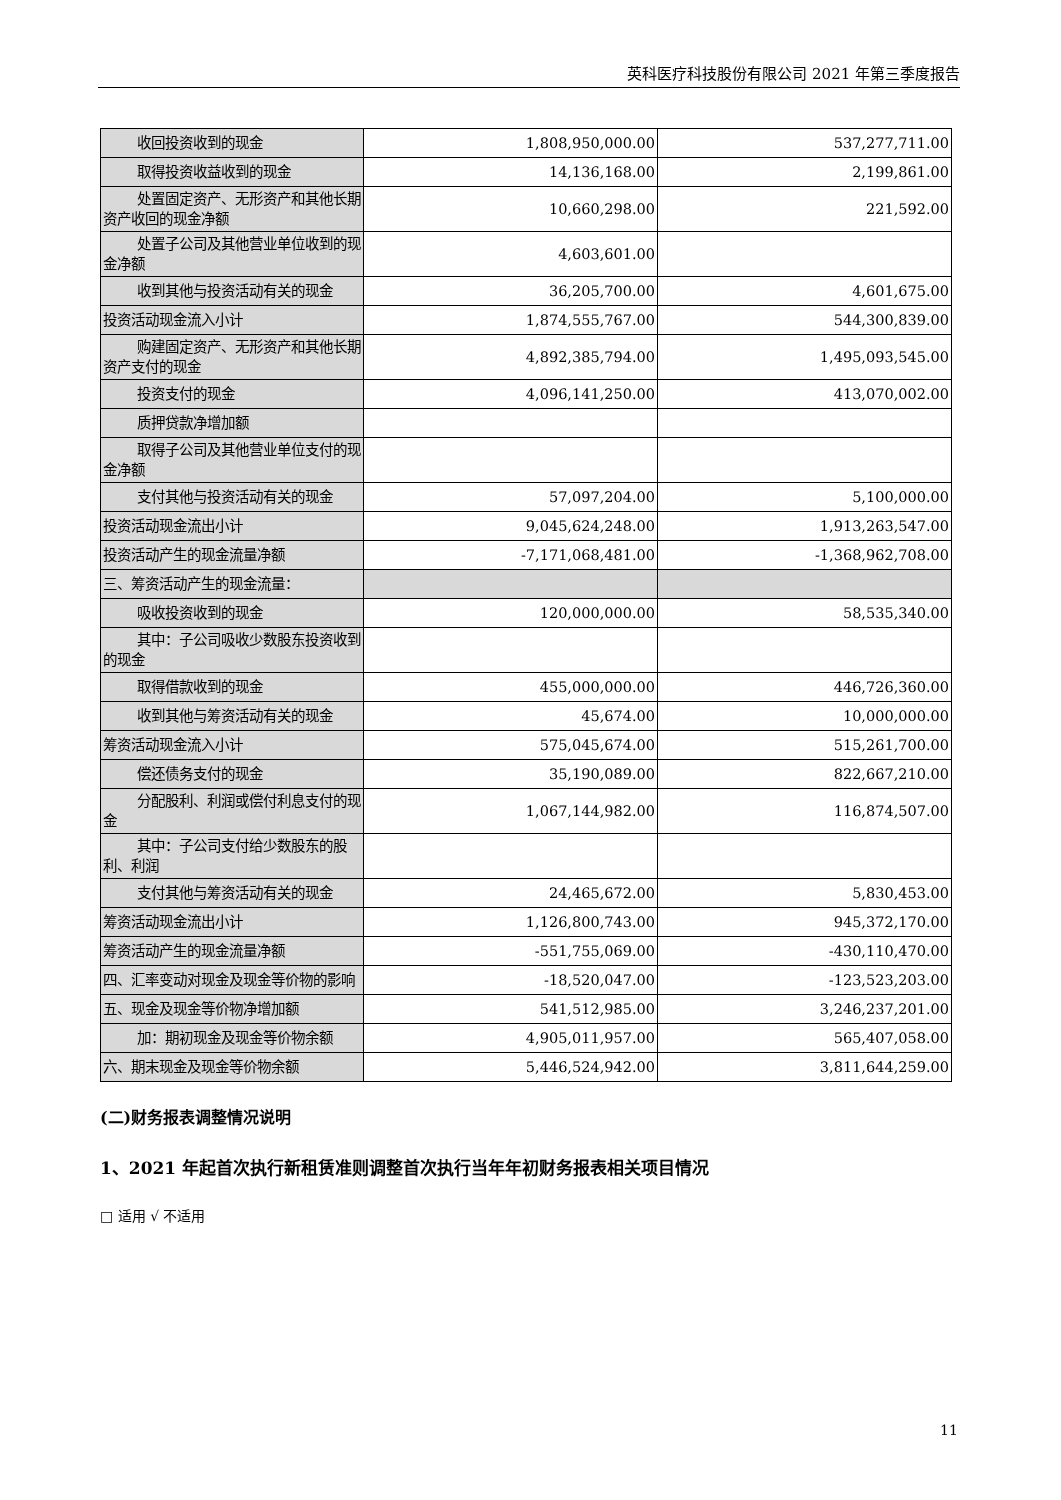英科医疗科技股份有限公司 2021 年第三季度报告
| 收回投资收到的现金 | 1,808,950,000.00 | 537,277,711.00 |
| 取得投资收益收到的现金 | 14,136,168.00 | 2,199,861.00 |
| 处置固定资产、无形资产和其他长期资产收回的现金净额 | 10,660,298.00 | 221,592.00 |
| 处置子公司及其他营业单位收到的现金净额 | 4,603,601.00 | |
| 收到其他与投资活动有关的现金 | 36,205,700.00 | 4,601,675.00 |
| 投资活动现金流入小计 | 1,874,555,767.00 | 544,300,839.00 |
| 购建固定资产、无形资产和其他长期资产支付的现金 | 4,892,385,794.00 | 1,495,093,545.00 |
| 投资支付的现金 | 4,096,141,250.00 | 413,070,002.00 |
| 质押贷款净增加额 | | |
| 取得子公司及其他营业单位支付的现金净额 | | |
| 支付其他与投资活动有关的现金 | 57,097,204.00 | 5,100,000.00 |
| 投资活动现金流出小计 | 9,045,624,248.00 | 1,913,263,547.00 |
| 投资活动产生的现金流量净额 | -7,171,068,481.00 | -1,368,962,708.00 |
| 三、筹资活动产生的现金流量： | | |
| 吸收投资收到的现金 | 120,000,000.00 | 58,535,340.00 |
| 其中：子公司吸收少数股东投资收到的现金 | | |
| 取得借款收到的现金 | 455,000,000.00 | 446,726,360.00 |
| 收到其他与筹资活动有关的现金 | 45,674.00 | 10,000,000.00 |
| 筹资活动现金流入小计 | 575,045,674.00 | 515,261,700.00 |
| 偿还债务支付的现金 | 35,190,089.00 | 822,667,210.00 |
| 分配股利、利润或偿付利息支付的现金 | 1,067,144,982.00 | 116,874,507.00 |
| 其中：子公司支付给少数股东的股利、利润 | | |
| 支付其他与筹资活动有关的现金 | 24,465,672.00 | 5,830,453.00 |
| 筹资活动现金流出小计 | 1,126,800,743.00 | 945,372,170.00 |
| 筹资活动产生的现金流量净额 | -551,755,069.00 | -430,110,470.00 |
| 四、汇率变动对现金及现金等价物的影响 | -18,520,047.00 | -123,523,203.00 |
| 五、现金及现金等价物净增加额 | 541,512,985.00 | 3,246,237,201.00 |
| 加：期初现金及现金等价物余额 | 4,905,011,957.00 | 565,407,058.00 |
| 六、期末现金及现金等价物余额 | 5,446,524,942.00 | 3,811,644,259.00 |
(二)财务报表调整情况说明
1、2021 年起首次执行新租赁准则调整首次执行当年年初财务报表相关项目情况
□ 适用 √ 不适用
11